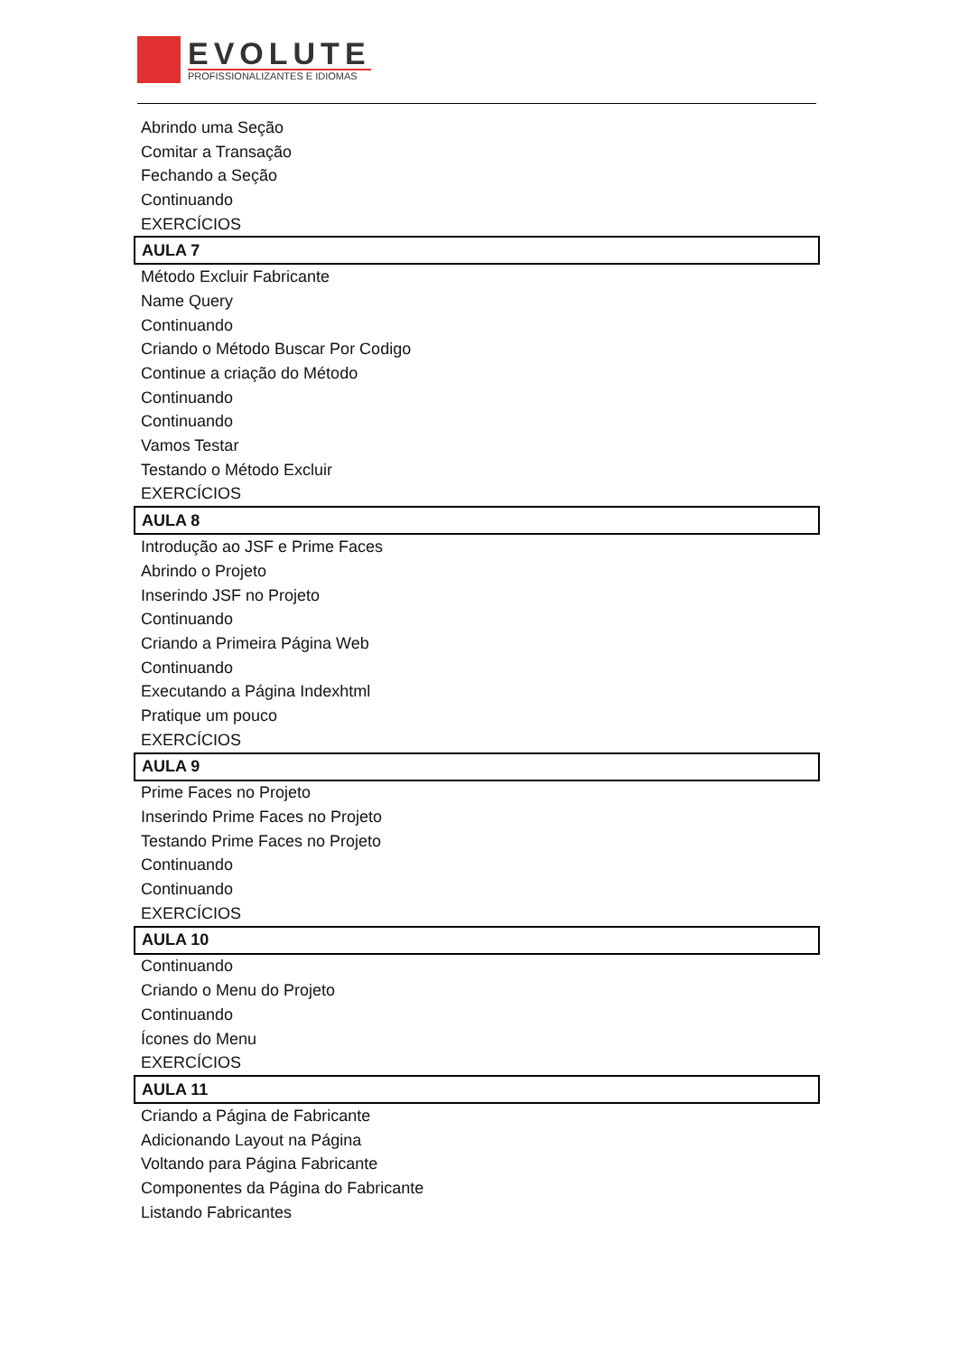EVOLUTE
PROFISSIONALIZANTES E IDIOMAS
| Abrindo uma Seção |
| Comitar a Transação |
| Fechando a Seção |
| Continuando |
| EXERCÍCIOS |
| AULA 7 |
| Método Excluir Fabricante |
| Name Query |
| Continuando |
| Criando o Método Buscar Por Codigo |
| Continue a criação do Método |
| Continuando |
| Continuando |
| Vamos Testar |
| Testando o Método Excluir |
| EXERCÍCIOS |
| AULA 8 |
| Introdução ao JSF e Prime Faces |
| Abrindo o Projeto |
| Inserindo JSF no Projeto |
| Continuando |
| Criando a Primeira Página Web |
| Continuando |
| Executando a Página Indexhtml |
| Pratique um pouco |
| EXERCÍCIOS |
| AULA 9 |
| Prime Faces no Projeto |
| Inserindo Prime Faces no Projeto |
| Testando Prime Faces no Projeto |
| Continuando |
| Continuando |
| EXERCÍCIOS |
| AULA 10 |
| Continuando |
| Criando o Menu do Projeto |
| Continuando |
| Ícones do Menu |
| EXERCÍCIOS |
| AULA 11 |
| Criando a Página de Fabricante |
| Adicionando Layout na Página |
| Voltando para Página Fabricante |
| Componentes da Página do Fabricante |
| Listando Fabricantes |